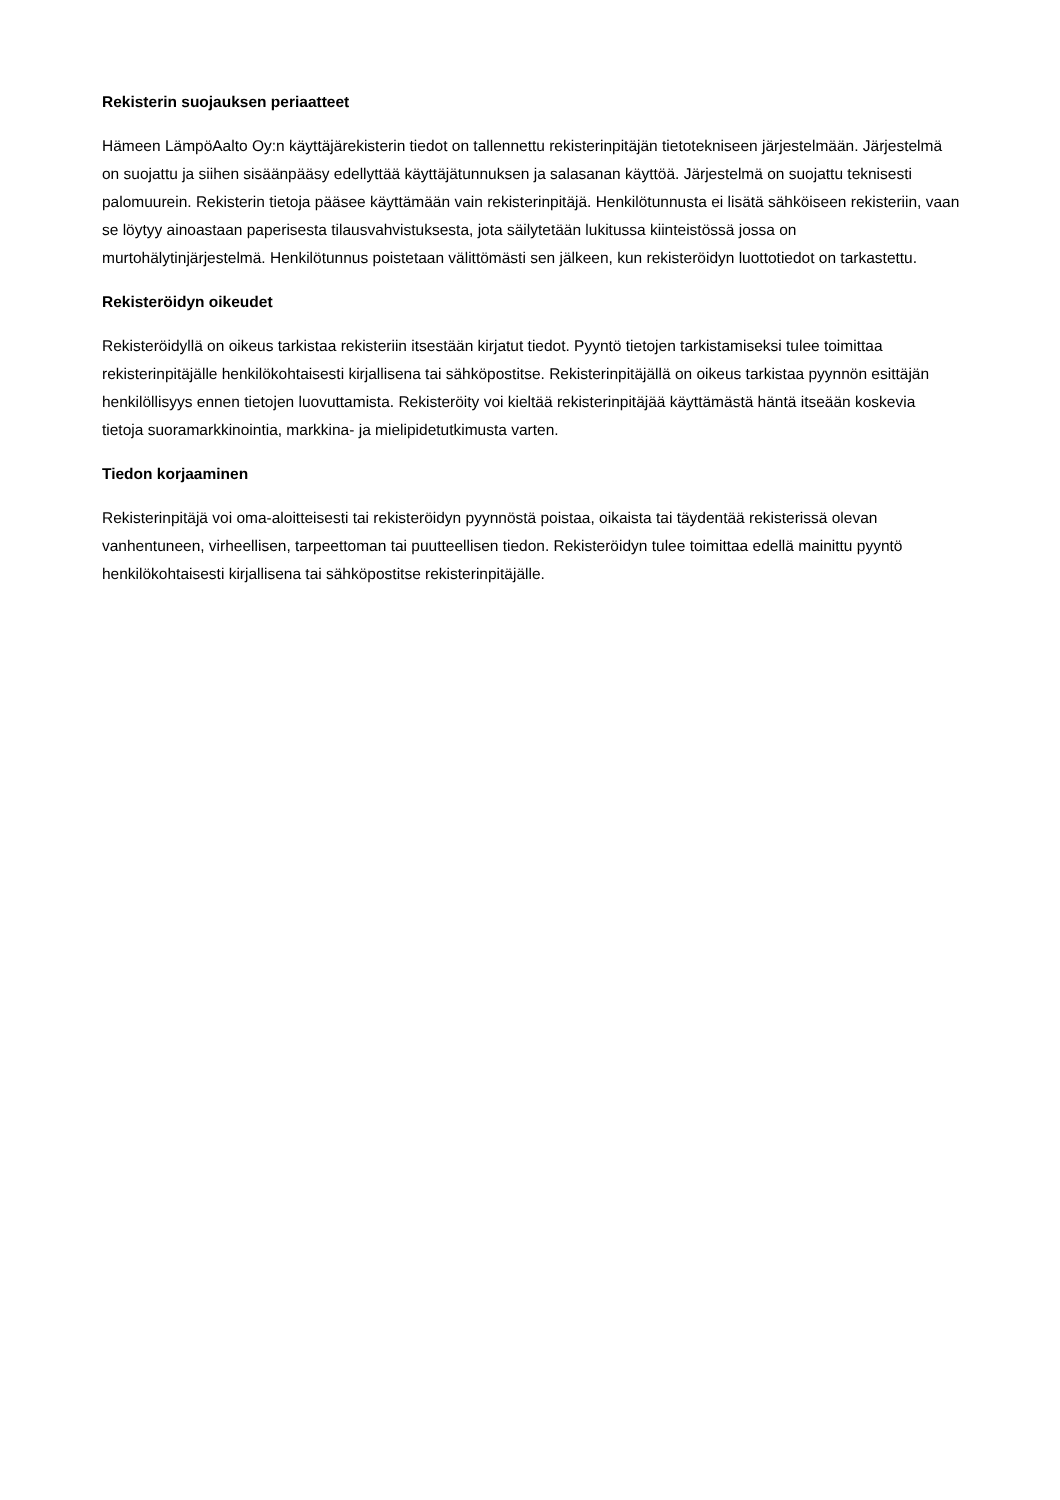Rekisterin suojauksen periaatteet
Hämeen LämpöAalto Oy:n käyttäjärekisterin tiedot on tallennettu rekisterinpitäjän tietotekniseen järjestelmään. Järjestelmä on suojattu ja siihen sisäänpääsy edellyttää käyttäjätunnuksen ja salasanan käyttöä. Järjestelmä on suojattu teknisesti palomuurein. Rekisterin tietoja pääsee käyttämään vain rekisterinpitäjä. Henkilötunnusta ei lisätä sähköiseen rekisteriin, vaan se löytyy ainoastaan paperisesta tilausvahvistuksesta, jota säilytetään lukitussa kiinteistössä jossa on murtohälytinjärjestelmä. Henkilötunnus poistetaan välittömästi sen jälkeen, kun rekisteröidyn luottotiedot on tarkastettu.
Rekisteröidyn oikeudet
Rekisteröidyllä on oikeus tarkistaa rekisteriin itsestään kirjatut tiedot. Pyyntö tietojen tarkistamiseksi tulee toimittaa rekisterinpitäjälle henkilökohtaisesti kirjallisena tai sähköpostitse. Rekisterinpitäjällä on oikeus tarkistaa pyynnön esittäjän henkilöllisyys ennen tietojen luovuttamista. Rekisteröity voi kieltää rekisterinpitäjää käyttämästä häntä itseään koskevia tietoja suoramarkkinointia, markkina- ja mielipidetutkimusta varten.
Tiedon korjaaminen
Rekisterinpitäjä voi oma-aloitteisesti tai rekisteröidyn pyynnöstä poistaa, oikaista tai täydentää rekisterissä olevan vanhentuneen, virheellisen, tarpeettoman tai puutteellisen tiedon. Rekisteröidyn tulee toimittaa edellä mainittu pyyntö henkilökohtaisesti kirjallisena tai sähköpostitse rekisterinpitäjälle.